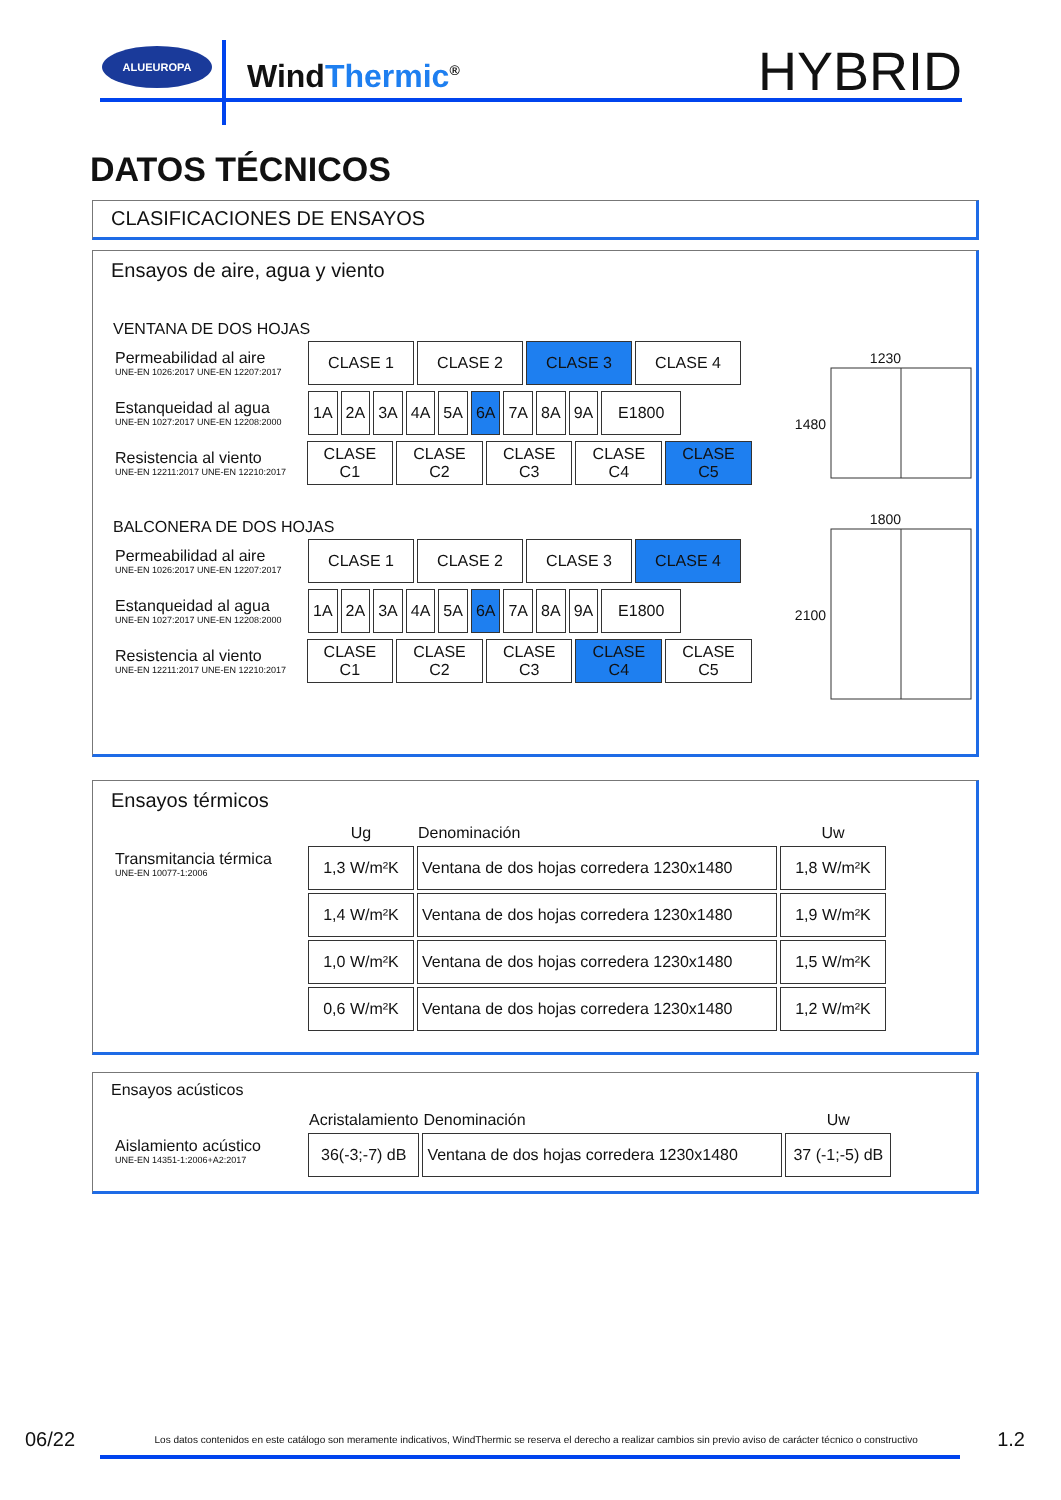ALUEUROPA
WindThermic<sup>®</sup> HYBRID
DATOS TÉCNICOS
CLASIFICACIONES DE ENSAYOS
Ensayos de aire, agua y viento
VENTANA DE DOS HOJAS
Permeabilidad al aire
UNE-EN 1026:2017 UNE-EN 12207:2017
| CLASE 1 | CLASE 2 | CLASE 3 | CLASE 4 |
Estanqueidad al agua
UNE-EN 1027:2017 UNE-EN 12208:2000
| 1A | 2A | 3A | 4A | 5A | 6A | 7A | 8A | 9A | E1800 |
Resistencia al viento
UNE-EN 12211:2017 UNE-EN 12210:2017
| CLASE C1 | CLASE C2 | CLASE C3 | CLASE C4 | CLASE C5 |
BALCONERA DE DOS HOJAS
Permeabilidad al aire
UNE-EN 1026:2017 UNE-EN 12207:2017
| CLASE 1 | CLASE 2 | CLASE 3 | CLASE 4 |
Estanqueidad al agua
UNE-EN 1027:2017 UNE-EN 12208:2000
| 1A | 2A | 3A | 4A | 5A | 6A | 7A | 8A | 9A | E1800 |
Resistencia al viento
UNE-EN 12211:2017 UNE-EN 12210:2017
| CLASE C1 | CLASE C2 | CLASE C3 | CLASE C4 | CLASE C5 |
1230
1480
1800
2100
Ensayos térmicos
Transmitancia térmica
UNE-EN 10077-1:2006
| Ug | Denominación | Uw |
| --- | --- | --- |
| 1,3 W/m²K | Ventana de dos hojas corredera 1230x1480 | 1,8 W/m²K |
| 1,4 W/m²K | Ventana de dos hojas corredera 1230x1480 | 1,9 W/m²K |
| 1,0 W/m²K | Ventana de dos hojas corredera 1230x1480 | 1,5 W/m²K |
| 0,6 W/m²K | Ventana de dos hojas corredera 1230x1480 | 1,2 W/m²K |
Ensayos acústicos
Aislamiento acústico
UNE-EN 14351-1:2006+A2:2017
| Acristalamiento | Denominación | Uw |
| --- | --- | --- |
| 36(-3;-7) dB | Ventana de dos hojas corredera 1230x1480 | 37 (-1;-5) dB |
06/22 Los datos contenidos en este catálogo son meramente indicativos, WindThermic se reserva el derecho a realizar cambios sin previo aviso de carácter técnico o constructivo 1.2